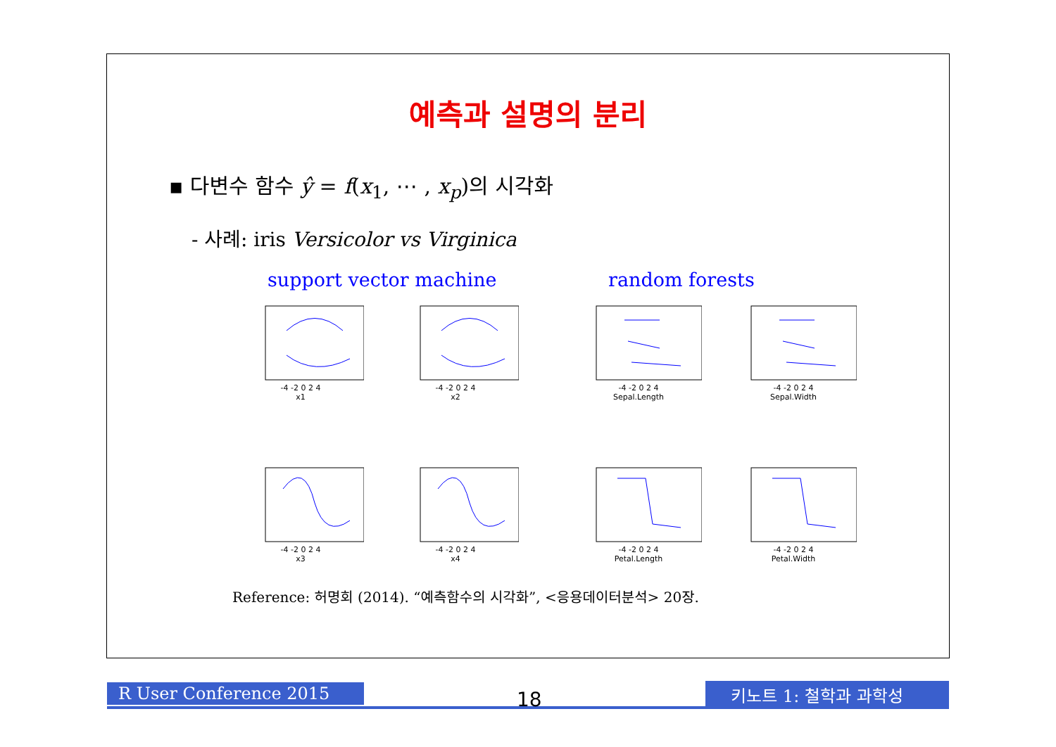예측과 설명의 분리
▪ 다변수 함수 ŷ = f(x<sub>1</sub>, ⋯ , x<sub>p</sub>)의 시각화
- 사례: iris Versicolor vs Virginica
support vector machine random forests
-4 -2 0 2 4
x1
-4 -2 0 2 4
x2
-4 -2 0 2 4
x3
-4 -2 0 2 4
x4
-4 -2 0 2 4
Sepal.Length
-4 -2 0 2 4
Sepal.Width
-4 -2 0 2 4
Petal.Length
-4 -2 0 2 4
Petal.Width
Reference: 허명회 (2014). “예측함수의 시각화”, <응용데이터분석> 20장.
R User Conference 2015 18
키노트 1: 철학과 과학성